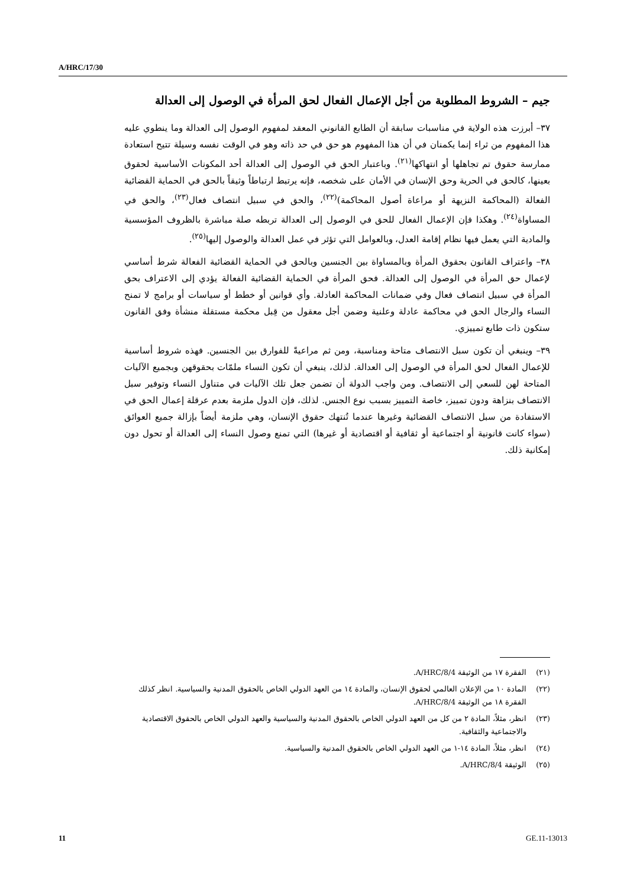A/HRC/17/30
جيم – الشروط المطلوبة من أجل الإعمال الفعال لحق المرأة في الوصول إلى العدالة
٣٧– أبرزت هذه الولاية في مناسبات سابقة أن الطابع القانوني المعقد لمفهوم الوصول إلى العدالة وما ينطوي عليه هذا المفهوم من ثراء إنما يكمنان في أن هذا المفهوم هو حق في حد ذاته وهو في الوقت نفسه وسيلة تتيح استعادة ممارسة حقوق تم تجاهلها أو انتهاكها<sup>(٢١)</sup>. وباعتبار الحق في الوصول إلى العدالة أحد المكونات الأساسية لحقوق بعينها، كالحق في الحرية وحق الإنسان في الأمان على شخصه، فإنه يرتبط ارتباطاً وثيقاً بالحق في الحماية القضائية الفعالة (المحاكمة النزيهة أو مراعاة أصول المحاكمة)<sup>(٢٢)</sup>، والحق في سبيل انتصاف فعال<sup>(٢٣)</sup>، والحق في المساواة<sup>(٢٤)</sup>. وهكذا فإن الإعمال الفعال للحق في الوصول إلى العدالة تربطه صلة مباشرة بالظروف المؤسسية والمادية التي يعمل فيها نظام إقامة العدل، وبالعوامل التي تؤثر في عمل العدالة والوصول إليها<sup>(٢٥)</sup>.
٣٨– واعتراف القانون بحقوق المرأة وبالمساواة بين الجنسين وبالحق في الحماية القضائية الفعالة شرط أساسي لإعمال حق المرأة في الوصول إلى العدالة. فحق المرأة في الحماية القضائية الفعالة يؤدي إلى الاعتراف بحق المرأة في سبيل انتصاف فعال وفي ضمانات المحاكمة العادلة. وأي قوانين أو خطط أو سياسات أو برامج لا تمنح النساء والرجال الحق في محاكمة عادلة وعلنية وضمن أجل معقول من قِبل محكمة مستقلة منشأة وفق القانون ستكون ذات طابع تمييزي.
٣٩– وينبغي أن تكون سبل الانتصاف متاحة ومناسبة، ومن ثم مراعيةً للفوارق بين الجنسين. فهذه شروط أساسية للإعمال الفعال لحق المرأة في الوصول إلى العدالة. لذلك، ينبغي أن تكون النساء ملمّات بحقوقهن وبجميع الآليات المتاحة لهن للسعي إلى الانتصاف. ومن واجب الدولة أن تضمن جعل تلك الآليات في متناول النساء وتوفير سبل الانتصاف بنزاهة ودون تمييز، خاصة التمييز بسبب نوع الجنس. لذلك، فإن الدول ملزمة بعدم عرقلة إعمال الحق في الاستفادة من سبل الانتصاف القضائية وغيرها عندما تُنتهك حقوق الإنسان، وهي ملزمة أيضاً بإزالة جميع العوائق (سواء كانت قانونية أو اجتماعية أو ثقافية أو اقتصادية أو غيرها) التي تمنع وصول النساء إلى العدالة أو تحول دون إمكانية ذلك.
(٢١) الفقرة ١٧ من الوثيقة A/HRC/8/4.
(٢٢) المادة ١٠ من الإعلان العالمي لحقوق الإنسان، والمادة ١٤ من العهد الدولي الخاص بالحقوق المدنية والسياسية. انظر كذلك الفقرة ١٨ من الوثيقة A/HRC/8/4.
(٢٣) انظر، مثلاً، المادة ٢ من كل من العهد الدولي الخاص بالحقوق المدنية والسياسية والعهد الدولي الخاص بالحقوق الاقتصادية والاجتماعية والثقافية.
(٢٤) انظر، مثلاً، المادة ١٤-١ من العهد الدولي الخاص بالحقوق المدنية والسياسية.
(٢٥) الوثيقة A/HRC/8/4.
11 GE.11-13013